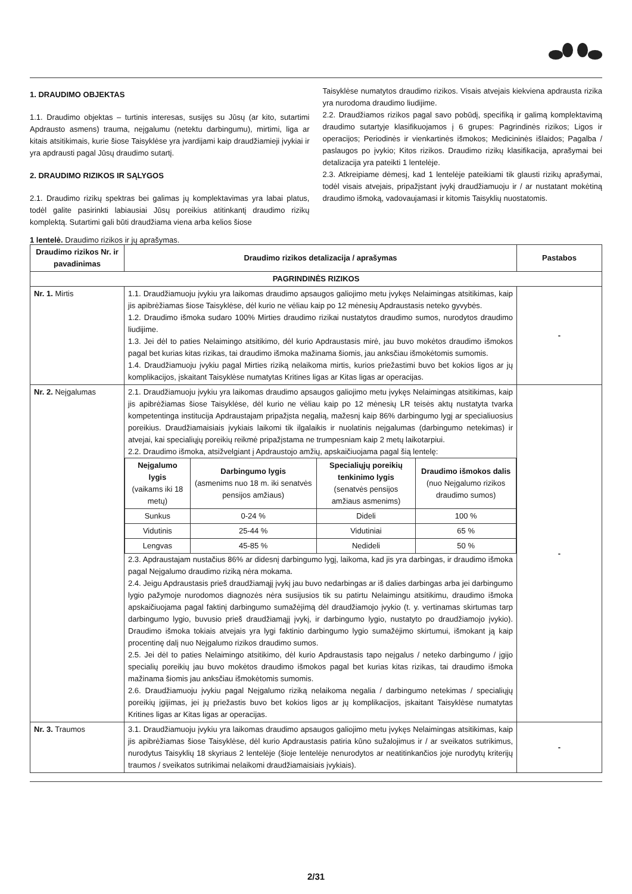1. DRAUDIMO OBJEKTAS
1.1. Draudimo objektas – turtinis interesas, susijęs su Jūsų (ar kito, sutartimi Apdrausto asmens) trauma, neįgalumu (netektu darbingumu), mirtimi, liga ar kitais atsitikimais, kurie šiose Taisyklėse yra įvardijami kaip draudžiamieji įvykiai ir yra apdrausti pagal Jūsų draudimo sutartį.
2. DRAUDIMO RIZIKOS IR SĄLYGOS
2.1. Draudimo rizikų spektras bei galimas jų komplektavimas yra labai platus, todėl galite pasirinkti labiausiai Jūsų poreikius atitinkantį draudimo rizikų komplektą. Sutartimi gali būti draudžiama viena arba kelios šiose
Taisyklėse numatytos draudimo rizikos. Visais atvejais kiekviena apdrausta rizika yra nurodoma draudimo liudijime.
2.2. Draudžiamos rizikos pagal savo pobūdį, specifiką ir galimą komplektavimą draudimo sutartyje klasifikuojamos į 6 grupes: Pagrindinės rizikos; Ligos ir operacijos; Periodinės ir vienkartinės išmokos; Medicininės išlaidos; Pagalba / paslaugos po įvykio; Kitos rizikos. Draudimo rizikų klasifikacija, aprašymai bei detalizacija yra pateikti 1 lentelėje.
2.3. Atkreipiame dėmesį, kad 1 lentelėje pateikiami tik glausti rizikų aprašymai, todėl visais atvejais, pripažįstant įvykį draudžiamuoju ir / ar nustatant mokėtiną draudimo išmoką, vadovaujamasi ir kitomis Taisyklių nuostatomis.
1 lentelė. Draudimo rizikos ir jų aprašymas.
| Draudimo rizikos Nr. ir pavadinimas | Draudimo rizikos detalizacija / aprašymas | Pastabos |
| --- | --- | --- |
| PAGRINDINĖS RIZIKOS | | |
| Nr. 1. Mirtis | 1.1. Draudžiamuoju įvykiu yra laikomas draudimo apsaugos galiojimo metu įvykęs Nelaimingas atsitikimas, kaip jis apibrėžiamas šiose Taisyklėse, dėl kurio ne vėliau kaip po 12 mėnesių Apdraustasis neteko gyvybės. 1.2. Draudimo išmoka sudaro 100% Mirties draudimo rizikai nustatytos draudimo sumos, nurodytos draudimo liudijime. 1.3. Jei dėl to paties Nelaimingo atsitikimo, dėl kurio Apdraustasis mirė, jau buvo mokėtos draudimo išmokos pagal bet kurias kitas rizikas, tai draudimo išmoka mažinama šiomis, jau anksčiau išmokėtomis sumomis. 1.4. Draudžiamuoju įvykiu pagal Mirties riziką nelaikoma mirtis, kurios priežastimi buvo bet kokios ligos ar jų komplikacijos, įskaitant Taisyklėse numatytas Kritines ligas ar Kitas ligas ar operacijas. | - |
| Nr. 2. Neįgalumas | 2.1. Draudžiamuoju įvykiu yra laikomas draudimo apsaugos galiojimo metu įvykęs Nelaimingas atsitikimas, kaip jis apibrėžiamas šiose Taisyklėse, dėl kurio ne vėliau kaip po 12 mėnesių LR teisės aktų nustatyta tvarka kompetentinga institucija Apdraustajam pripažįsta negalią, mažesnį kaip 86% darbingumo lygį ar specialiuosius poreikius. Draudžiamaisiais įvykiais laikomi tik ilgalaikis ir nuolatinis neįgalumas (darbingumo netekimas) ir atvejai, kai specialiųjų poreikių reikmė pripažįstama ne trumpesniam kaip 2 metų laikotarpiui. 2.2. Draudimo išmoka, atsižvelgiant į Apdraustojo amžių, apskaičiuojama pagal šią lentelę: / Neįgalumo lygis (vaikams iki 18 metų) / Darbingumo lygis (asmenims nuo 18 m. iki senatvės pensijos amžiaus) / Specialiųjų poreikių tenkinimo lygis (senatvės pensijos amžiaus asmenims) / Draudimo išmokos dalis (nuo Neįgalumo rizikos draudimo sumos) / / Sunkus / 0-24 % / Dideli / 100 % / / Vidutinis / 25-44 % / Vidutiniai / 65 % / / Lengvas / 45-85 % / Nedideli / 50 % / 2.3. Apdraustajam nustačius 86% ar didesnį darbingumo lygį, laikoma, kad jis yra darbingas, ir draudimo išmoka pagal Neįgalumo draudimo riziką nėra mokama. 2.4. Jeigu Apdraustasis prieš draudžiamąjį įvykį jau buvo nedarbingas ar iš dalies darbingas arba jei darbingumo lygio pažymoje nurodomos diagnozės nėra susijusios tik su patirtu Nelaimingu atsitikimu, draudimo išmoka apskaičiuojama pagal faktinį darbingumo sumažėjimą dėl draudžiamojo įvykio (t. y. vertinamas skirtumas tarp darbingumo lygio, buvusio prieš draudžiamąjį įvykį, ir darbingumo lygio, nustatyto po draudžiamojo įvykio). Draudimo išmoka tokiais atvejais yra lygi faktinio darbingumo lygio sumažėjimo skirtumui, išmokant ją kaip procentinę dalį nuo Neįgalumo rizikos draudimo sumos. 2.5. Jei dėl to paties Nelaimingo atsitikimo, dėl kurio Apdraustasis tapo neįgalus / neteko darbingumo / įgijo specialių poreikių jau buvo mokėtos draudimo išmokos pagal bet kurias kitas rizikas, tai draudimo išmoka mažinama šiomis jau anksčiau išmokėtomis sumomis. 2.6. Draudžiamuoju įvykiu pagal Neįgalumo riziką nelaikoma negalia / darbingumo netekimas / specialiųjų poreikių įgijimas, jei jų priežastis buvo bet kokios ligos ar jų komplikacijos, įskaitant Taisyklėse numatytas Kritines ligas ar Kitas ligas ar operacijas. | - |
| Nr. 3. Traumos | 3.1. Draudžiamuoju įvykiu yra laikomas draudimo apsaugos galiojimo metu įvykęs Nelaimingas atsitikimas, kaip jis apibrėžiamas šiose Taisyklėse, dėl kurio Apdraustasis patiria kūno sužalojimus ir / ar sveikatos sutrikimus, nurodytus Taisyklių 18 skyriaus 2 lentelėje (šioje lentelėje nenurodytos ar neatitinkančios joje nurodytų kriterijų traumos / sveikatos sutrikimai nelaikomi draudžiamaisiais įvykiais). | - |
2/31